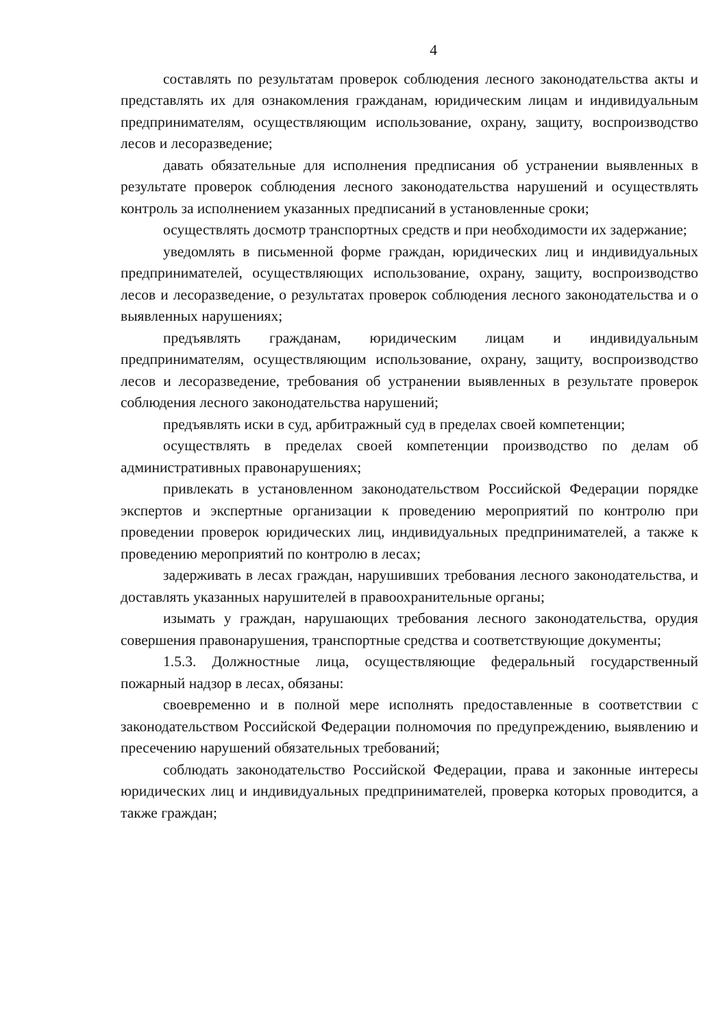4
составлять по результатам проверок соблюдения лесного законодательства акты и представлять их для ознакомления гражданам, юридическим лицам и индивидуальным предпринимателям, осуществляющим использование, охрану, защиту, воспроизводство лесов и лесоразведение;
давать обязательные для исполнения предписания об устранении выявленных в результате проверок соблюдения лесного законодательства нарушений и осуществлять контроль за исполнением указанных предписаний в установленные сроки;
осуществлять досмотр транспортных средств и при необходимости их задержание;
уведомлять в письменной форме граждан, юридических лиц и индивидуальных предпринимателей, осуществляющих использование, охрану, защиту, воспроизводство лесов и лесоразведение, о результатах проверок соблюдения лесного законодательства и о выявленных нарушениях;
предъявлять гражданам, юридическим лицам и индивидуальным предпринимателям, осуществляющим использование, охрану, защиту, воспроизводство лесов и лесоразведение, требования об устранении выявленных в результате проверок соблюдения лесного законодательства нарушений;
предъявлять иски в суд, арбитражный суд в пределах своей компетенции;
осуществлять в пределах своей компетенции производство по делам об административных правонарушениях;
привлекать в установленном законодательством Российской Федерации порядке экспертов и экспертные организации к проведению мероприятий по контролю при проведении проверок юридических лиц, индивидуальных предпринимателей, а также к проведению мероприятий по контролю в лесах;
задерживать в лесах граждан, нарушивших требования лесного законодательства, и доставлять указанных нарушителей в правоохранительные органы;
изымать у граждан, нарушающих требования лесного законодательства, орудия совершения правонарушения, транспортные средства и соответствующие документы;
1.5.3. Должностные лица, осуществляющие федеральный государственный пожарный надзор в лесах, обязаны:
своевременно и в полной мере исполнять предоставленные в соответствии с законодательством Российской Федерации полномочия по предупреждению, выявлению и пресечению нарушений обязательных требований;
соблюдать законодательство Российской Федерации, права и законные интересы юридических лиц и индивидуальных предпринимателей, проверка которых проводится, а также граждан;